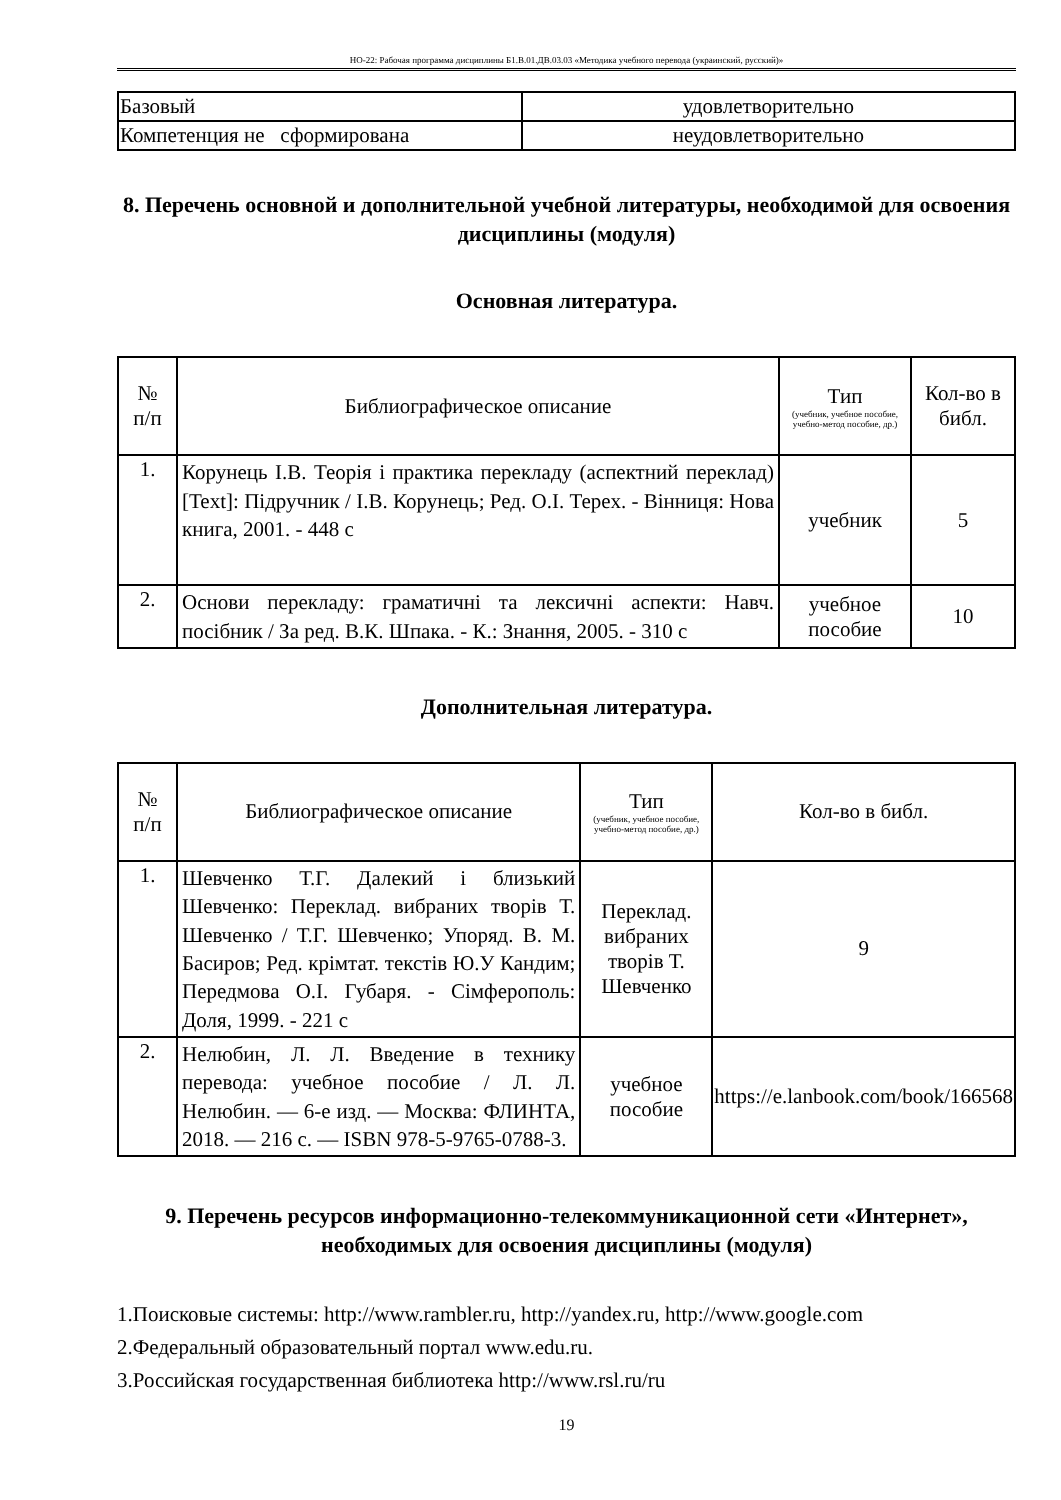НО-22: Рабочая программа дисциплины Б1.В.01.ДВ.03.03 «Методика учебного перевода (украинский, русский)»
| Базовый | удовлетворительно |
| Компетенция не сформирована | неудовлетворительно |
8. Перечень основной и дополнительной учебной литературы, необходимой для освоения дисциплины (модуля)
Основная литература.
| № п/п | Библиографическое описание | Тип (учебник, учебное пособие, учебно-метод пособие, др.) | Кол-во в библ. |
| --- | --- | --- | --- |
| 1. | Корунець І.В. Теорія і практика перекладу (аспектний переклад) [Text]: Підручник / І.В. Корунець; Ред. О.І. Терех. - Вінниця: Нова книга, 2001. - 448 с | учебник | 5 |
| 2. | Основи перекладу: граматичні та лексичні аспекти: Навч. посібник / За ред. В.К. Шпака. - К.: Знання, 2005. - 310 с | учебное пособие | 10 |
Дополнительная литература.
| № п/п | Библиографическое описание | Тип (учебник, учебное пособие, учебно-метод пособие, др.) | Кол-во в библ. |
| --- | --- | --- | --- |
| 1. | Шевченко Т.Г. Далекий і близький Шевченко: Переклад. вибраних творів Т. Шевченко / Т.Г. Шевченко; Упоряд. В. М. Басиров; Ред. крімтат. текстів Ю.У Кандим; Передмова О.І. Губаря. - Сімферополь: Доля, 1999. - 221 с | Переклад. вибраних творів Т. Шевченко | 9 |
| 2. | Нелюбин, Л. Л. Введение в технику перевода: учебное пособие / Л. Л. Нелюбин. — 6-е изд. — Москва: ФЛИНТА, 2018. — 216 с. — ISBN 978-5-9765-0788-3. | учебное пособие | https://e.lanbook.com/book/166568 |
9. Перечень ресурсов информационно-телекоммуникационной сети «Интернет», необходимых для освоения дисциплины (модуля)
1.Поисковые системы: http://www.rambler.ru, http://yandex.ru, http://www.google.com
2.Федеральный образовательный портал www.edu.ru.
3.Российская государственная библиотека http://www.rsl.ru/ru
19